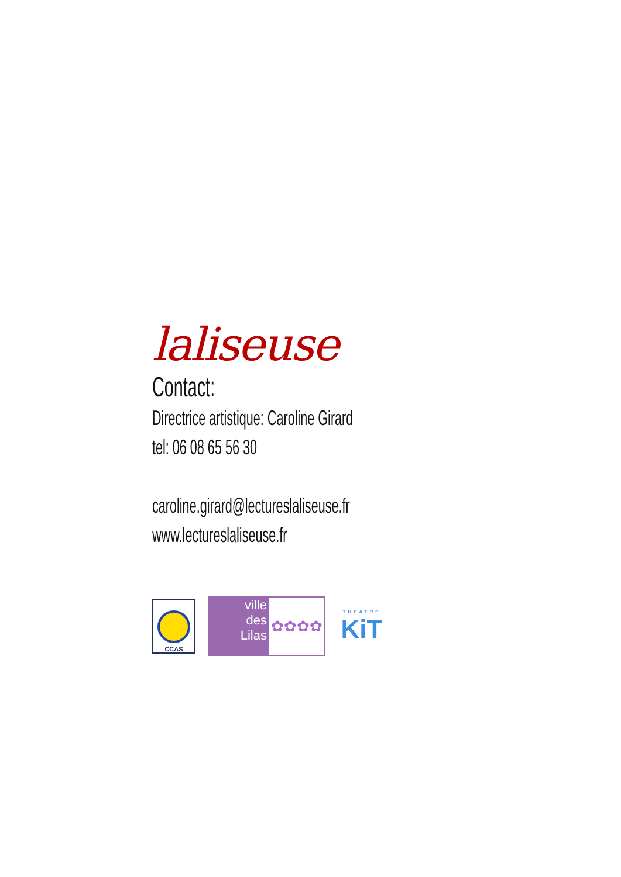laliseuse
Contact:
Directrice artistique: Caroline Girard
tel: 06 08 65 56 30
caroline.girard@lectureslaliseuse.fr
www.lectureslaliseuse.fr
CCAS
ville
des
Lilas
✿✿✿✿
THEATRE
KiT